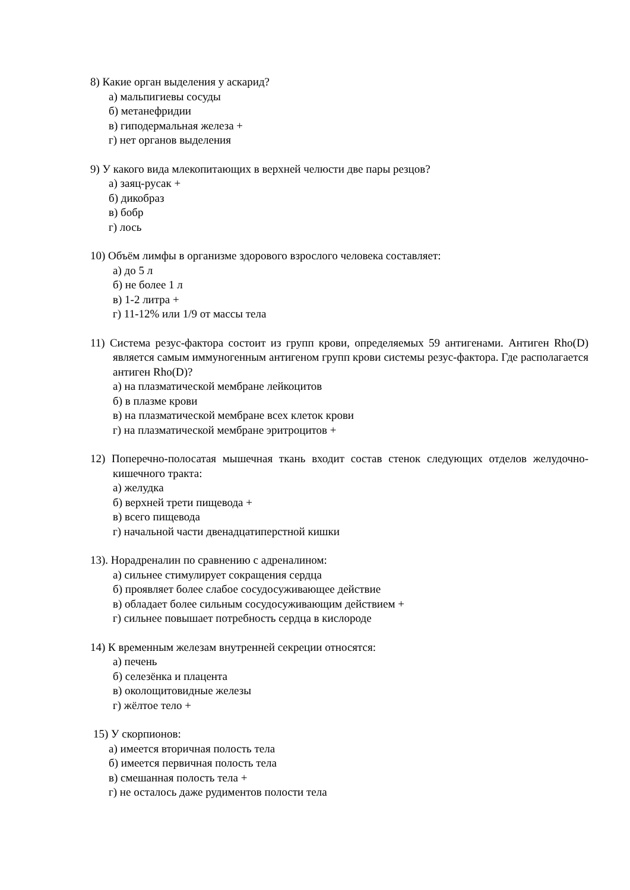8) Какие орган выделения у аскарид?
а) мальпигиевы сосуды
б) метанефридии
в) гиподермальная железа +
г) нет органов выделения
9) У какого вида млекопитающих в верхней челюсти две пары резцов?
а) заяц-русак +
б) дикобраз
в) бобр
г) лось
10) Объём лимфы в организме здорового взрослого человека составляет:
а) до 5 л
б) не более 1 л
в) 1-2 литра +
г) 11-12% или 1/9 от массы тела
11) Система резус-фактора состоит из групп крови, определяемых 59 антигенами. Антиген Rho(D) является самым иммуногенным антигеном групп крови системы резус-фактора. Где располагается антиген Rho(D)?
а) на плазматической мембране лейкоцитов
б) в плазме крови
в) на плазматической мембране всех клеток крови
г) на плазматической мембране эритроцитов +
12) Поперечно-полосатая мышечная ткань входит состав стенок следующих отделов желудочно-кишечного тракта:
а) желудка
б) верхней трети пищевода +
в) всего пищевода
г) начальной части двенадцатиперстной кишки
13). Норадреналин по сравнению с адреналином:
а) сильнее стимулирует сокращения сердца
б) проявляет более слабое сосудосуживающее действие
в) обладает более сильным сосудосуживающим действием +
г) сильнее повышает потребность сердца в кислороде
14) К временным железам внутренней секреции относятся:
а) печень
б) селезёнка и плацента
в) околощитовидные железы
г) жёлтое тело +
15) У скорпионов:
а) имеется вторичная полость тела
б) имеется первичная полость тела
в) смешанная полость тела +
г) не осталось даже рудиментов полости тела